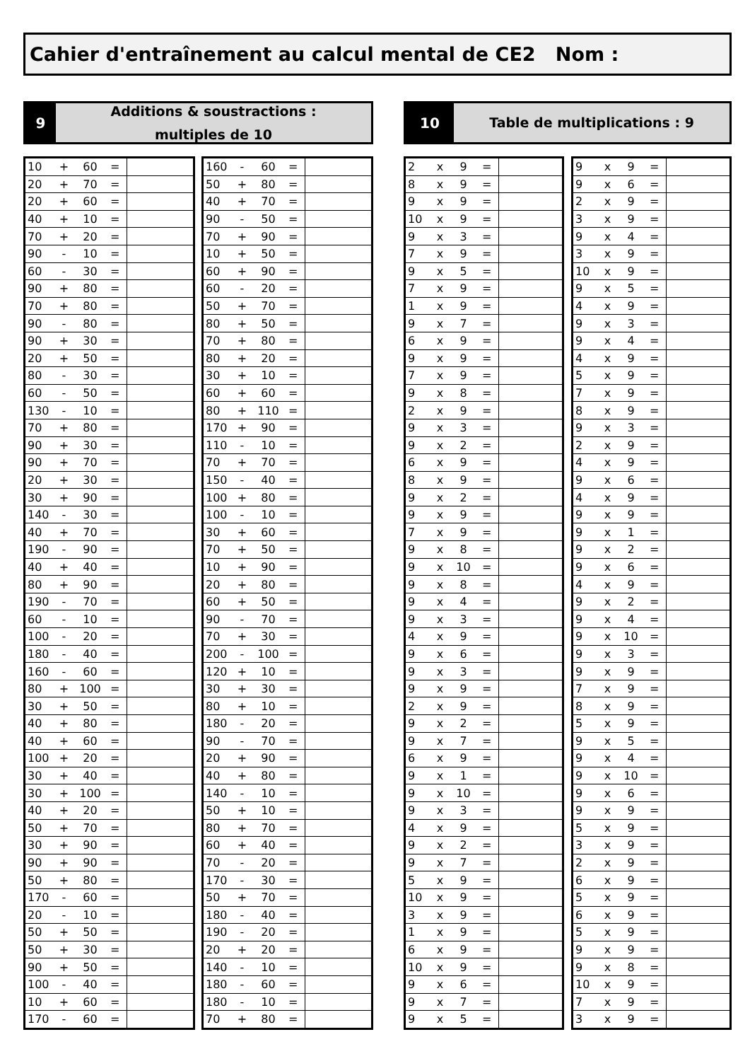Cahier d'entraînement au calcul mental de CE2 Nom :
9
Additions & soustractions :
multiples de 10
10
Table de multiplications : 9
| 10 | + | 60 | = | |
| 20 | + | 70 | = | |
| 20 | + | 60 | = | |
| 40 | + | 10 | = | |
| 70 | + | 20 | = | |
| 90 | - | 10 | = | |
| 60 | - | 30 | = | |
| 90 | + | 80 | = | |
| 70 | + | 80 | = | |
| 90 | - | 80 | = | |
| 90 | + | 30 | = | |
| 20 | + | 50 | = | |
| 80 | - | 30 | = | |
| 60 | - | 50 | = | |
| 130 | - | 10 | = | |
| 70 | + | 80 | = | |
| 90 | + | 30 | = | |
| 90 | + | 70 | = | |
| 20 | + | 30 | = | |
| 30 | + | 90 | = | |
| 140 | - | 30 | = | |
| 40 | + | 70 | = | |
| 190 | - | 90 | = | |
| 40 | + | 40 | = | |
| 80 | + | 90 | = | |
| 190 | - | 70 | = | |
| 60 | - | 10 | = | |
| 100 | - | 20 | = | |
| 180 | - | 40 | = | |
| 160 | - | 60 | = | |
| 80 | + | 100 | = | |
| 30 | + | 50 | = | |
| 40 | + | 80 | = | |
| 40 | + | 60 | = | |
| 100 | + | 20 | = | |
| 30 | + | 40 | = | |
| 30 | + | 100 | = | |
| 40 | + | 20 | = | |
| 50 | + | 70 | = | |
| 30 | + | 90 | = | |
| 90 | + | 90 | = | |
| 50 | + | 80 | = | |
| 170 | - | 60 | = | |
| 20 | - | 10 | = | |
| 50 | + | 50 | = | |
| 50 | + | 30 | = | |
| 90 | + | 50 | = | |
| 100 | - | 40 | = | |
| 10 | + | 60 | = | |
| 170 | - | 60 | = | |
| 160 | - | 60 | = | |
| 50 | + | 80 | = | |
| 40 | + | 70 | = | |
| 90 | - | 50 | = | |
| 70 | + | 90 | = | |
| 10 | + | 50 | = | |
| 60 | + | 90 | = | |
| 60 | - | 20 | = | |
| 50 | + | 70 | = | |
| 80 | + | 50 | = | |
| 70 | + | 80 | = | |
| 80 | + | 20 | = | |
| 30 | + | 10 | = | |
| 60 | + | 60 | = | |
| 80 | + | 110 | = | |
| 170 | + | 90 | = | |
| 110 | - | 10 | = | |
| 70 | + | 70 | = | |
| 150 | - | 40 | = | |
| 100 | + | 80 | = | |
| 100 | - | 10 | = | |
| 30 | + | 60 | = | |
| 70 | + | 50 | = | |
| 10 | + | 90 | = | |
| 20 | + | 80 | = | |
| 60 | + | 50 | = | |
| 90 | - | 70 | = | |
| 70 | + | 30 | = | |
| 200 | - | 100 | = | |
| 120 | + | 10 | = | |
| 30 | + | 30 | = | |
| 80 | + | 10 | = | |
| 180 | - | 20 | = | |
| 90 | - | 70 | = | |
| 20 | + | 90 | = | |
| 40 | + | 80 | = | |
| 140 | - | 10 | = | |
| 50 | + | 10 | = | |
| 80 | + | 70 | = | |
| 60 | + | 40 | = | |
| 70 | - | 20 | = | |
| 170 | - | 30 | = | |
| 50 | + | 70 | = | |
| 180 | - | 40 | = | |
| 190 | - | 20 | = | |
| 20 | + | 20 | = | |
| 140 | - | 10 | = | |
| 180 | - | 60 | = | |
| 180 | - | 10 | = | |
| 70 | + | 80 | = | |
| 2 | x | 9 | = | |
| 8 | x | 9 | = | |
| 9 | x | 9 | = | |
| 10 | x | 9 | = | |
| 9 | x | 3 | = | |
| 7 | x | 9 | = | |
| 9 | x | 5 | = | |
| 7 | x | 9 | = | |
| 1 | x | 9 | = | |
| 9 | x | 7 | = | |
| 6 | x | 9 | = | |
| 9 | x | 9 | = | |
| 7 | x | 9 | = | |
| 9 | x | 8 | = | |
| 2 | x | 9 | = | |
| 9 | x | 3 | = | |
| 9 | x | 2 | = | |
| 6 | x | 9 | = | |
| 8 | x | 9 | = | |
| 9 | x | 2 | = | |
| 9 | x | 9 | = | |
| 7 | x | 9 | = | |
| 9 | x | 8 | = | |
| 9 | x | 10 | = | |
| 9 | x | 8 | = | |
| 9 | x | 4 | = | |
| 9 | x | 3 | = | |
| 4 | x | 9 | = | |
| 9 | x | 6 | = | |
| 9 | x | 3 | = | |
| 9 | x | 9 | = | |
| 2 | x | 9 | = | |
| 9 | x | 2 | = | |
| 9 | x | 7 | = | |
| 6 | x | 9 | = | |
| 9 | x | 1 | = | |
| 9 | x | 10 | = | |
| 9 | x | 3 | = | |
| 4 | x | 9 | = | |
| 9 | x | 2 | = | |
| 9 | x | 7 | = | |
| 5 | x | 9 | = | |
| 10 | x | 9 | = | |
| 3 | x | 9 | = | |
| 1 | x | 9 | = | |
| 6 | x | 9 | = | |
| 10 | x | 9 | = | |
| 9 | x | 6 | = | |
| 9 | x | 7 | = | |
| 9 | x | 5 | = | |
| 9 | x | 9 | = | |
| 9 | x | 6 | = | |
| 2 | x | 9 | = | |
| 3 | x | 9 | = | |
| 9 | x | 4 | = | |
| 3 | x | 9 | = | |
| 10 | x | 9 | = | |
| 9 | x | 5 | = | |
| 4 | x | 9 | = | |
| 9 | x | 3 | = | |
| 9 | x | 4 | = | |
| 4 | x | 9 | = | |
| 5 | x | 9 | = | |
| 7 | x | 9 | = | |
| 8 | x | 9 | = | |
| 9 | x | 3 | = | |
| 2 | x | 9 | = | |
| 4 | x | 9 | = | |
| 9 | x | 6 | = | |
| 4 | x | 9 | = | |
| 9 | x | 9 | = | |
| 9 | x | 1 | = | |
| 9 | x | 2 | = | |
| 9 | x | 6 | = | |
| 4 | x | 9 | = | |
| 9 | x | 2 | = | |
| 9 | x | 4 | = | |
| 9 | x | 10 | = | |
| 9 | x | 3 | = | |
| 9 | x | 9 | = | |
| 7 | x | 9 | = | |
| 8 | x | 9 | = | |
| 5 | x | 9 | = | |
| 9 | x | 5 | = | |
| 9 | x | 4 | = | |
| 9 | x | 10 | = | |
| 9 | x | 6 | = | |
| 9 | x | 9 | = | |
| 5 | x | 9 | = | |
| 3 | x | 9 | = | |
| 2 | x | 9 | = | |
| 6 | x | 9 | = | |
| 5 | x | 9 | = | |
| 6 | x | 9 | = | |
| 5 | x | 9 | = | |
| 9 | x | 9 | = | |
| 9 | x | 8 | = | |
| 10 | x | 9 | = | |
| 7 | x | 9 | = | |
| 3 | x | 9 | = | |